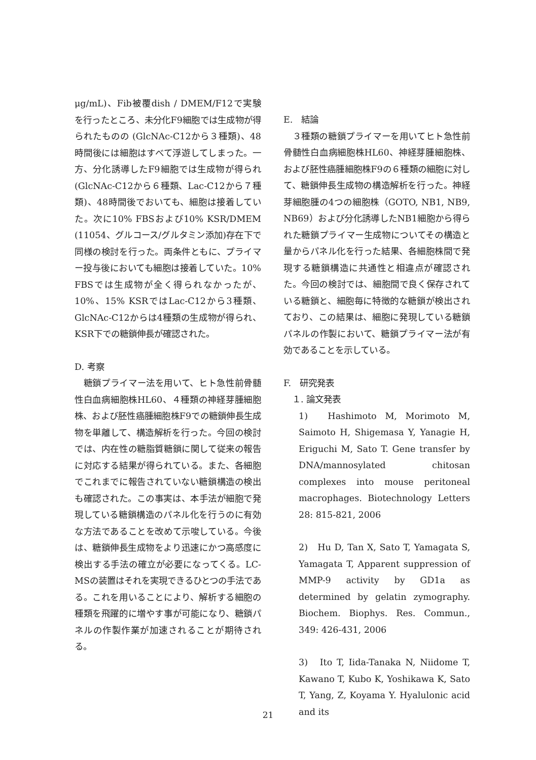μg/mL)、Fib被覆dish / DMEM/F12で実験を行ったところ、未分化F9細胞では生成物が得られたものの (GlcNAc-C12から３種類)、48時間後には細胞はすべて浮遊してしまった。一方、分化誘導したF9細胞では生成物が得られ (GlcNAc-C12から６種類、Lac-C12から７種類)、48時間後でおいても、細胞は接着していた。次に10% FBSおよび10% KSR/DMEM (11054、グルコース/グルタミン添加)存在下で同様の検討を行った。両条件ともに、プライマー投与後においても細胞は接着していた。10% FBSでは生成物が全く得られなかったが、10%、15% KSRではLac-C12から3種類、GlcNAc-C12からは4種類の生成物が得られ、KSR下での糖鎖伸長が確認された。
D. 考察
　糖鎖プライマー法を用いて、ヒト急性前骨髄性白血病細胞株HL60、４種類の神経芽腫細胞株、および胚性癌腫細胞株F9での糖鎖伸長生成物を単離して、構造解析を行った。今回の検討では、内在性の糖脂質糖鎖に関して従来の報告に対応する結果が得られている。また、各細胞でこれまでに報告されていない糖鎖構造の検出も確認された。この事実は、本手法が細胞で発現している糖鎖構造のパネル化を行うのに有効な方法であることを改めて示唆している。今後は、糖鎖伸長生成物をより迅速にかつ高感度に検出する手法の確立が必要になってくる。LC-MSの装置はそれを実現できるひとつの手法である。これを用いることにより、解析する細胞の種類を飛躍的に増やす事が可能になり、糖鎖パネルの作製作業が加速されることが期待される。
E.　結論
　３種類の糖鎖プライマーを用いてヒト急性前骨髄性白血病細胞株HL60、神経芽腫細胞株、および胚性癌腫細胞株F9の６種類の細胞に対して、糖鎖伸長生成物の構造解析を行った。神経芽細胞腫の4つの細胞株（GOTO, NB1, NB9, NB69）および分化誘導したNB1細胞から得られた糖鎖プライマー生成物についてその構造と量からパネル化を行った結果、各細胞株間で発現する糖鎖構造に共通性と相違点が確認された。今回の検討では、細胞間で良く保存されている糖鎖と、細胞毎に特徴的な糖鎖が検出されており、この結果は、細胞に発現している糖鎖パネルの作製において、糖鎖プライマー法が有効であることを示している。
F.　研究発表
　１. 論文発表
1)　Hashimoto M, Morimoto M, Saimoto H, Shigemasa Y, Yanagie H, Eriguchi M, Sato T. Gene transfer by DNA/mannosylated chitosan complexes into mouse peritoneal macrophages. Biotechnology Letters 28: 815-821, 2006
2)　Hu D, Tan X, Sato T, Yamagata S, Yamagata T, Apparent suppression of MMP-9 activity by GD1a as determined by gelatin zymography. Biochem. Biophys. Res. Commun., 349: 426-431, 2006
3)　Ito T, Iida-Tanaka N, Niidome T, Kawano T, Kubo K, Yoshikawa K, Sato T, Yang, Z, Koyama Y. Hyalulonic acid and its
21